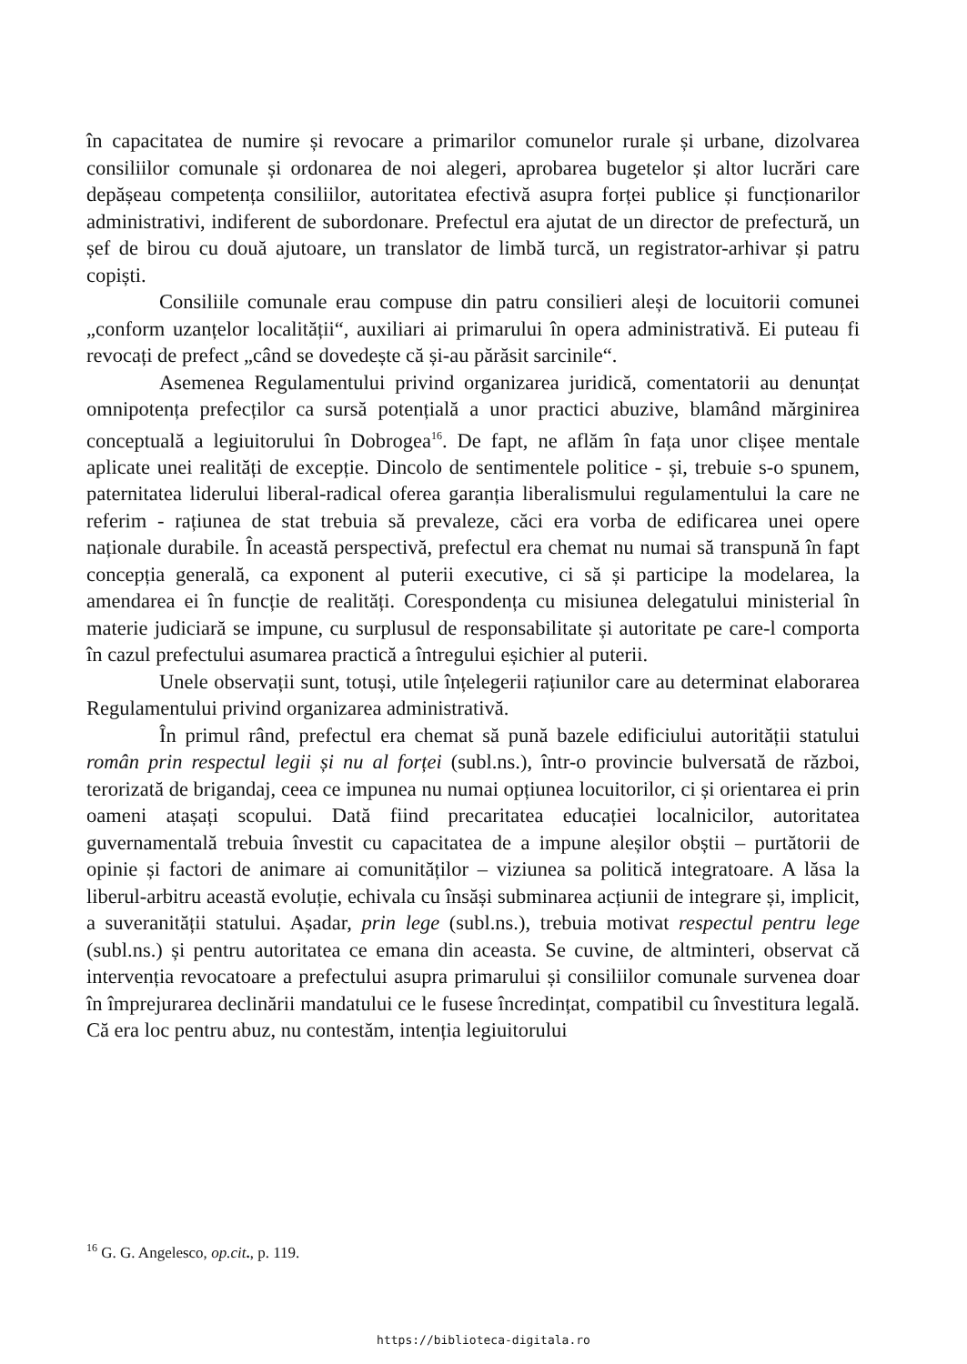în capacitatea de numire și revocare a primarilor comunelor rurale și urbane, dizolvarea consiliilor comunale și ordonarea de noi alegeri, aprobarea bugetelor și altor lucrări care depășeau competența consiliilor, autoritatea efectivă asupra forței publice și funcționarilor administrativi, indiferent de subordonare. Prefectul era ajutat de un director de prefectură, un șef de birou cu două ajutoare, un translator de limbă turcă, un registrator-arhivar și patru copiști.
Consiliile comunale erau compuse din patru consilieri aleși de locuitorii comunei „conform uzanțelor localității“, auxiliari ai primarului în opera administrativă. Ei puteau fi revocați de prefect „când se dovedește că și-au părăsit sarcinile“.
Asemenea Regulamentului privind organizarea juridică, comentatorii au denunțat omnipotența prefecților ca sursă potențială a unor practici abuzive, blamând mărginirea conceptuală a legiuitorului în Dobrogea<sup>16</sup>. De fapt, ne aflăm în fața unor clișee mentale aplicate unei realități de excepție. Dincolo de sentimentele politice - și, trebuie s-o spunem, paternitatea liderului liberal-radical oferea garanția liberalismului regulamentului la care ne referim - rațiunea de stat trebuia să prevaleze, căci era vorba de edificarea unei opere naționale durabile. În această perspectivă, prefectul era chemat nu numai să transpună în fapt concepția generală, ca exponent al puterii executive, ci să și participe la modelarea, la amendarea ei în funcție de realități. Corespondența cu misiunea delegatului ministerial în materie judiciară se impune, cu surplusul de responsabilitate și autoritate pe care-l comporta în cazul prefectului asumarea practică a întregului eșichier al puterii.
Unele observații sunt, totuși, utile înțelegerii rațiunilor care au determinat elaborarea Regulamentului privind organizarea administrativă.
În primul rând, prefectul era chemat să pună bazele edificiului autorității statului român prin respectul legii și nu al forței (subl.ns.), într-o provincie bulversată de război, terorizată de brigandaj, ceea ce impunea nu numai opțiunea locuitorilor, ci și orientarea ei prin oameni atașați scopului. Dată fiind precaritatea educației localnicilor, autoritatea guvernamentală trebuia învestit cu capacitatea de a impune aleșilor obștii – purtătorii de opinie și factori de animare ai comunităților – viziunea sa politică integratoare. A lăsa la liberul-arbitru această evoluție, echivala cu însăși subminarea acțiunii de integrare și, implicit, a suveranității statului. Așadar, prin lege (subl.ns.), trebuia motivat respectul pentru lege (subl.ns.) și pentru autoritatea ce emana din aceasta. Se cuvine, de altminteri, observat că intervenția revocatoare a prefectului asupra primarului și consiliilor comunale survenea doar în împrejurarea declinării mandatului ce le fusese încredințat, compatibil cu învestitura legală. Că era loc pentru abuz, nu contestăm, intenția legiuitorului
<sup>16</sup> G. G. Angelesco, op.cit., p. 119.
https://biblioteca-digitala.ro